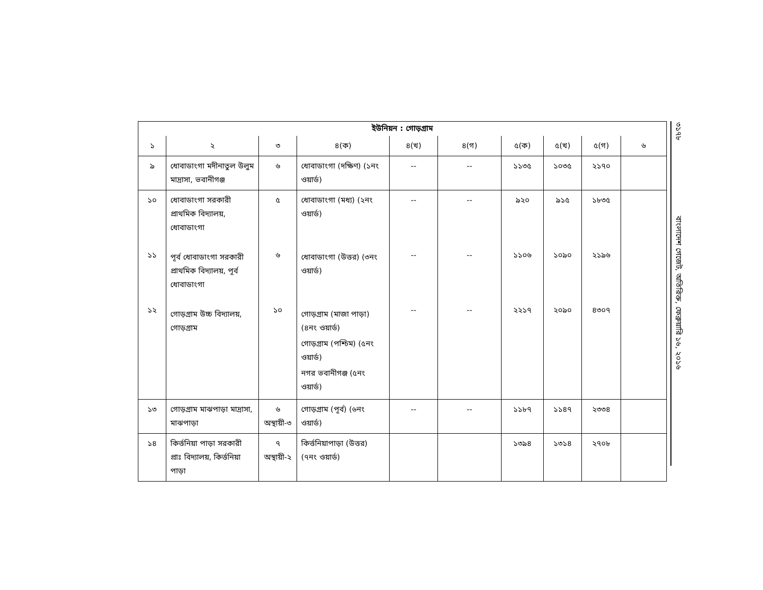ইউনিয়ন : গোড়গ্রাম
| ১ | ২ | ৩ | ৪(ক) | ৪(খ) | ৪(গ) | ৫(ক) | ৫(খ) | ৫(গ) | ৬ |
| --- | --- | --- | --- | --- | --- | --- | --- | --- | --- |
| ৯ | ধোবাডাংগা মদীনাতুল উলুম মাদ্রাসা, ভবানীগঞ্জ | ৬ | ধোবাডাংগা (দক্ষিণ) (১নং ওয়ার্ড) | -- | -- | ১১৩৫ | ১০৩৫ | ২১৭০ | |
| ১০ ১১ ১২ | ধোবাডাংগা সরকারী প্রাথমিক বিদ্যালয়, ধোবাডাংগা পূর্ব ধোবাডাংগা সরকারী প্রাথমিক বিদ্যালয়, পূর্ব ধোবাডাংগা গোড়গ্রাম উচ্চ বিদ্যালয়, গোড়গ্রাম | ৫ ৬ ১০ | ধোবাডাংগা (মধ্য) (২নং ওয়ার্ড) ধোবাডাংগা (উত্তর) (৩নং ওয়ার্ড) গোড়গ্রাম (মাজা পাড়া) (৪নং ওয়ার্ড) গোড়গ্রাম (পশ্চিম) (৫নং ওয়ার্ড) নগর ভবানীগঞ্জ (৫নং ওয়ার্ড) | -- -- -- | -- -- -- | ৯২০ ১১০৬ ২২১৭ | ৯১৫ ১০৯০ ২০৯০ | ১৮৩৫ ২১৯৬ ৪৩০৭ | |
| ১৩ | গোড়গ্রাম মাঝপাড়া মাদ্রাসা, মাঝপাড়া | ৬ অস্থায়ী-৩ | গোড়গ্রাম (পূর্ব) (৬নং ওয়ার্ড) | -- | -- | ১১৮৭ | ১১৪৭ | ২৩৩৪ | |
| ১৪ | কির্ত্তনিয়া পাড়া সরকারী প্রাঃ বিদ্যালয়, কির্ত্তনিয়া পাড়া | ৭ অস্থায়ী-২ | কির্ত্তনিয়াপাড়া (উত্তর) (৭নং ওয়ার্ড) | | | ১৩৯৪ | ১৩১৪ | ২৭০৮ | |
৩১৭৮ বাংলাদেশ গেজেট, অতিরিক্ত, ফেব্রুয়ারি ১৬, ২০১৬